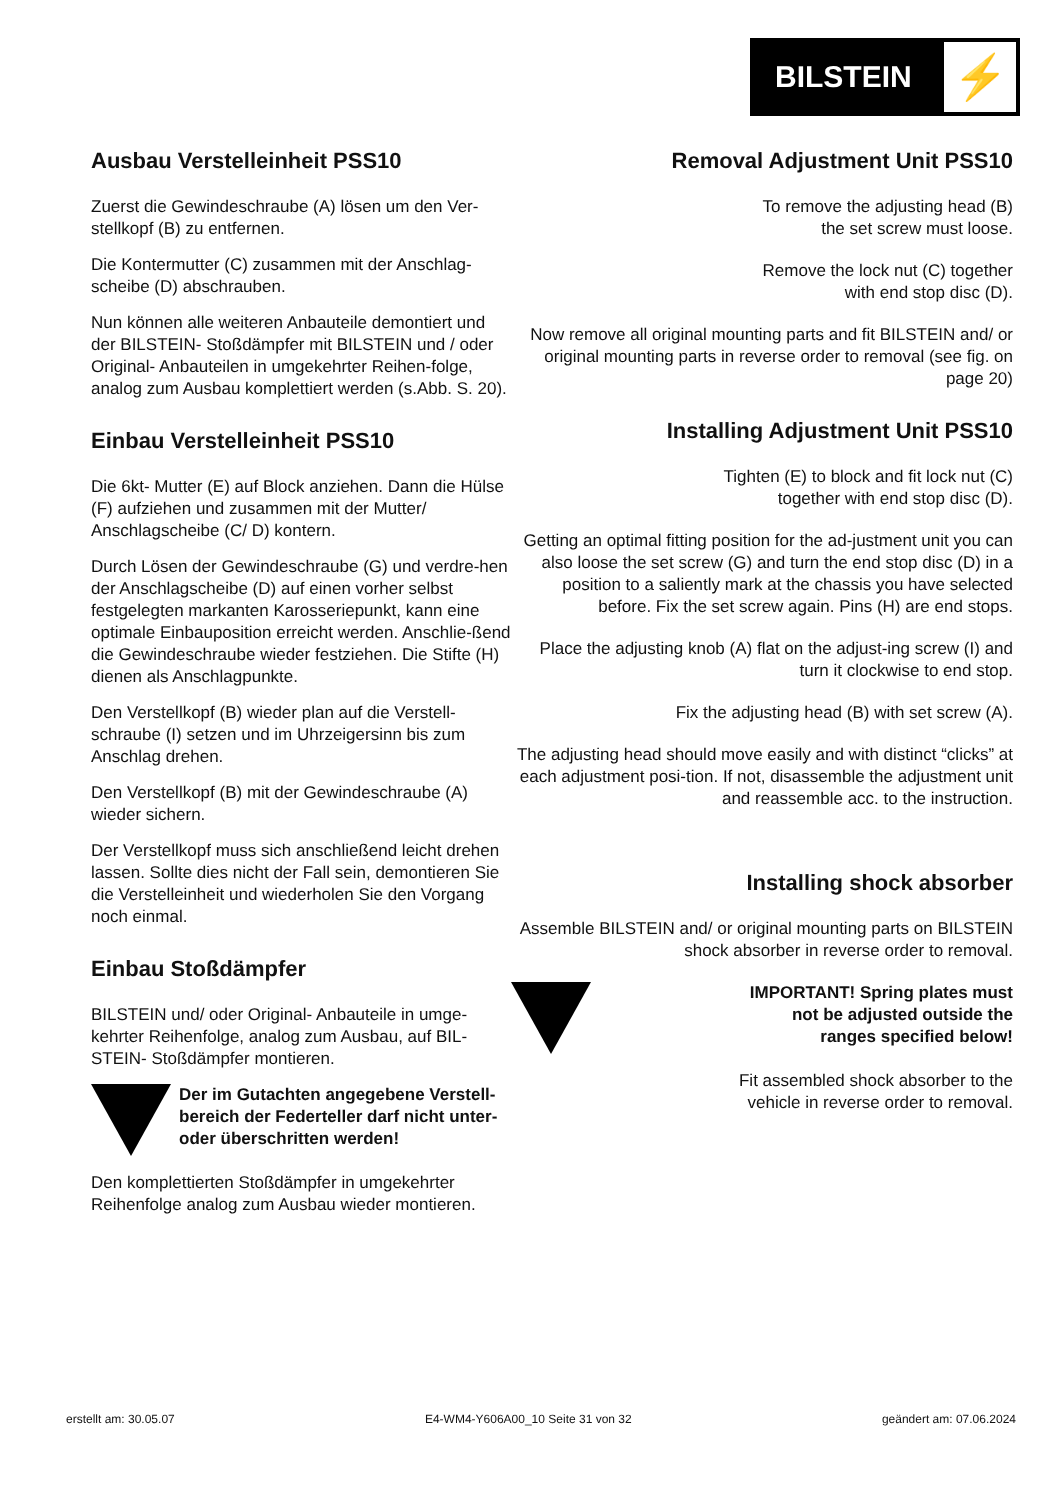BILSTEIN
⚡
Ausbau Verstelleinheit PSS10
Zuerst die Gewindeschraube (A) lösen um den Ver-stellkopf (B) zu entfernen.
Die Kontermutter (C) zusammen mit der Anschlag-scheibe (D) abschrauben.
Nun können alle weiteren Anbauteile demontiert und der BILSTEIN- Stoßdämpfer mit BILSTEIN und / oder Original- Anbauteilen in umgekehrter Reihen-folge, analog zum Ausbau komplettiert werden (s.Abb. S. 20).
Einbau Verstelleinheit PSS10
Die 6kt- Mutter (E) auf Block anziehen. Dann die Hülse (F) aufziehen und zusammen mit der Mutter/ Anschlagscheibe (C/ D) kontern.
Durch Lösen der Gewindeschraube (G) und verdre-hen der Anschlagscheibe (D) auf einen vorher selbst festgelegten markanten Karosseriepunkt, kann eine optimale Einbauposition erreicht werden. Anschlie-ßend die Gewindeschraube wieder festziehen. Die Stifte (H) dienen als Anschlagpunkte.
Den Verstellkopf (B) wieder plan auf die Verstell-schraube (I) setzen und im Uhrzeigersinn bis zum Anschlag drehen.
Den Verstellkopf (B) mit der Gewindeschraube (A) wieder sichern.
Der Verstellkopf muss sich anschließend leicht drehen lassen. Sollte dies nicht der Fall sein, demontieren Sie die Verstelleinheit und wiederholen Sie den Vorgang noch einmal.
Einbau Stoßdämpfer
BILSTEIN und/ oder Original- Anbauteile in umge-kehrter Reihenfolge, analog zum Ausbau, auf BIL-STEIN- Stoßdämpfer montieren.
Der im Gutachten angegebene Verstell-bereich der Federteller darf nicht unter- oder überschritten werden!
Den komplettierten Stoßdämpfer in umgekehrter Reihenfolge analog zum Ausbau wieder montieren.
Removal Adjustment Unit PSS10
To remove the adjusting head (B)
the set screw must loose.
Remove the lock nut (C) together
with end stop disc (D).
Now remove all original mounting parts and fit BILSTEIN and/ or original mounting parts in reverse order to removal (see fig. on page 20)
Installing Adjustment Unit PSS10
Tighten (E) to block and fit lock nut (C)
together with end stop disc (D).
Getting an optimal fitting position for the ad-justment unit you can also loose the set screw (G) and turn the end stop disc (D) in a position to a saliently mark at the chassis you have selected before. Fix the set screw again. Pins (H) are end stops.
Place the adjusting knob (A) flat on the adjust-ing screw (I) and turn it clockwise to end stop.
Fix the adjusting head (B) with set screw (A).
The adjusting head should move easily and with distinct “clicks” at each adjustment posi-tion. If not, disassemble the adjustment unit and reassemble acc. to the instruction.
Installing shock absorber
Assemble BILSTEIN and/ or original mounting parts on BILSTEIN shock absorber in reverse order to removal.
IMPORTANT! Spring plates must
not be adjusted outside the
ranges specified below!
Fit assembled shock absorber to the
vehicle in reverse order to removal.
erstellt am: 30.05.07 E4-WM4-Y606A00_10 Seite 31 von 32 geändert am: 07.06.2024